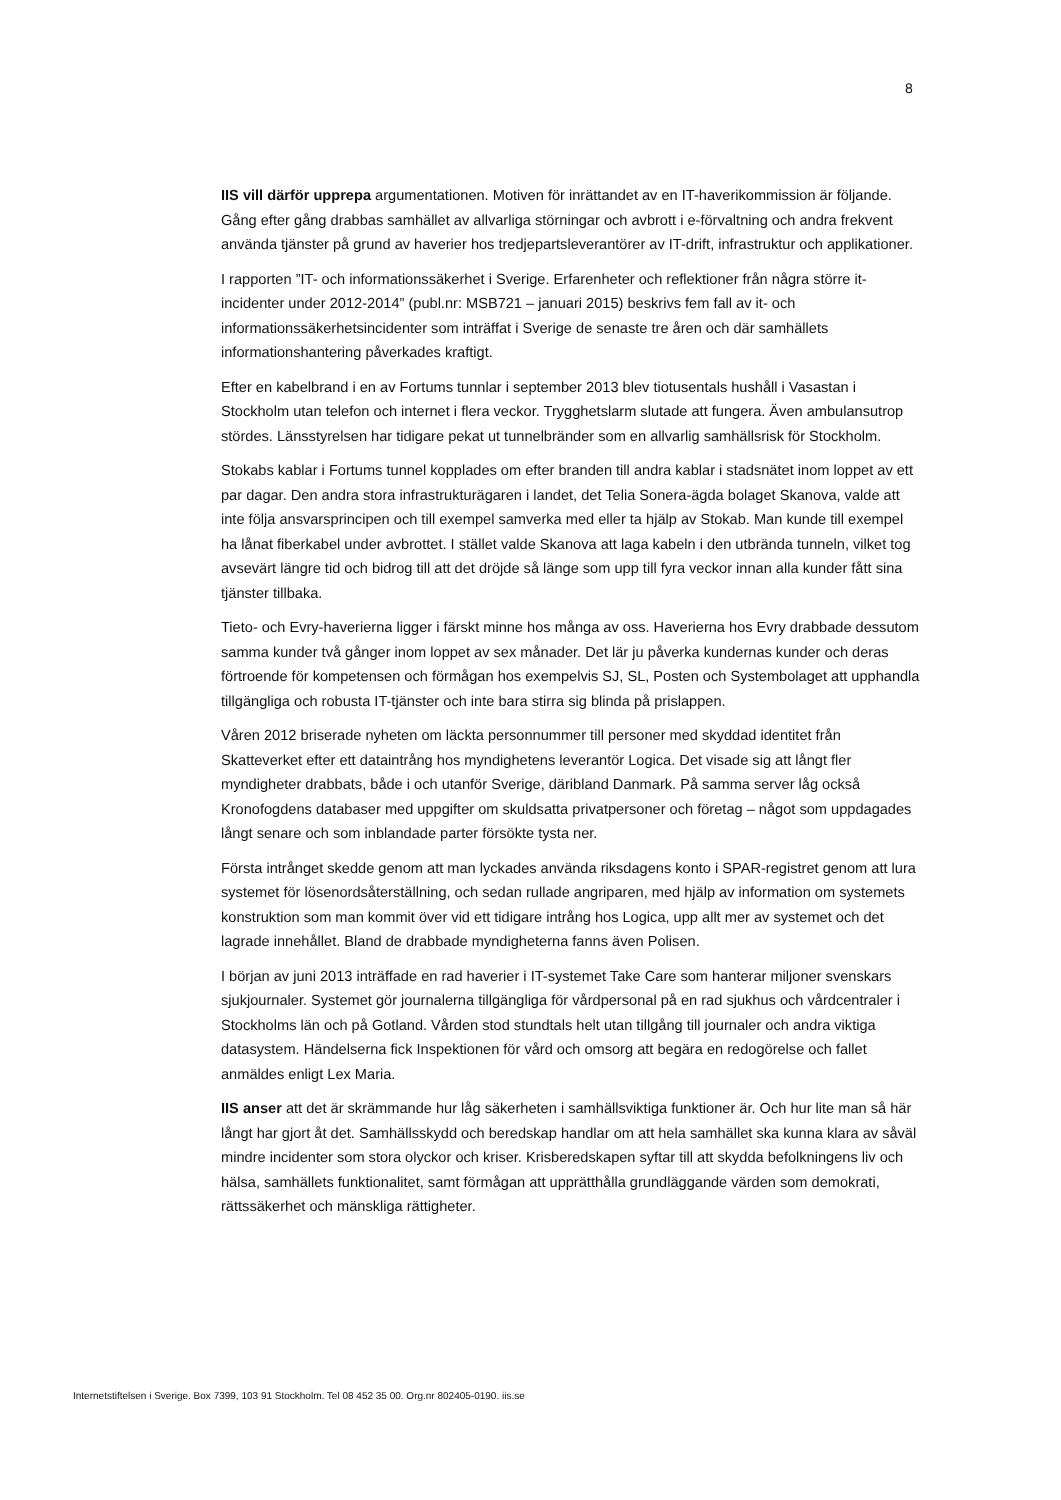8
IIS vill därför upprepa argumentationen. Motiven för inrättandet av en IT-haverikommission är följande. Gång efter gång drabbas samhället av allvarliga störningar och avbrott i e-förvaltning och andra frekvent använda tjänster på grund av haverier hos tredjepartsleverantörer av IT-drift, infrastruktur och applikationer.
I rapporten ”IT- och informationssäkerhet i Sverige. Erfarenheter och reflektioner från några större it-incidenter under 2012-2014” (publ.nr: MSB721 – januari 2015) beskrivs fem fall av it- och informationssäkerhetsincidenter som inträffat i Sverige de senaste tre åren och där samhällets informationshantering påverkades kraftigt.
Efter en kabelbrand i en av Fortums tunnlar i september 2013 blev tiotusentals hushåll i Vasastan i Stockholm utan telefon och internet i flera veckor. Trygghetslarm slutade att fungera. Även ambulansutrop stördes. Länsstyrelsen har tidigare pekat ut tunnelbränder som en allvarlig samhällsrisk för Stockholm.
Stokabs kablar i Fortums tunnel kopplades om efter branden till andra kablar i stadsnätet inom loppet av ett par dagar. Den andra stora infrastrukturägaren i landet, det Telia Sonera-ägda bolaget Skanova, valde att inte följa ansvarsprincipen och till exempel samverka med eller ta hjälp av Stokab. Man kunde till exempel ha lånat fiberkabel under avbrottet. I stället valde Skanova att laga kabeln i den utbrända tunneln, vilket tog avsevärt längre tid och bidrog till att det dröjde så länge som upp till fyra veckor innan alla kunder fått sina tjänster tillbaka.
Tieto- och Evry-haverierna ligger i färskt minne hos många av oss. Haverierna hos Evry drabbade dessutom samma kunder två gånger inom loppet av sex månader. Det lär ju påverka kundernas kunder och deras förtroende för kompetensen och förmågan hos exempelvis SJ, SL, Posten och Systembolaget att upphandla tillgängliga och robusta IT-tjänster och inte bara stirra sig blinda på prislappen.
Våren 2012 briserade nyheten om läckta personnummer till personer med skyddad identitet från Skatteverket efter ett dataintrång hos myndighetens leverantör Logica. Det visade sig att långt fler myndigheter drabbats, både i och utanför Sverige, däribland Danmark. På samma server låg också Kronofogdens databaser med uppgifter om skuldsatta privatpersoner och företag – något som uppdagades långt senare och som inblandade parter försökte tysta ner.
Första intrånget skedde genom att man lyckades använda riksdagens konto i SPAR-registret genom att lura systemet för lösenordsåterställning, och sedan rullade angriparen, med hjälp av information om systemets konstruktion som man kommit över vid ett tidigare intrång hos Logica, upp allt mer av systemet och det lagrade innehållet. Bland de drabbade myndigheterna fanns även Polisen.
I början av juni 2013 inträffade en rad haverier i IT-systemet Take Care som hanterar miljoner svenskars sjukjournaler. Systemet gör journalerna tillgängliga för vårdpersonal på en rad sjukhus och vårdcentraler i Stockholms län och på Gotland. Vården stod stundtals helt utan tillgång till journaler och andra viktiga datasystem. Händelserna fick Inspektionen för vård och omsorg att begära en redogörelse och fallet anmäldes enligt Lex Maria.
IIS anser att det är skrämmande hur låg säkerheten i samhällsviktiga funktioner är. Och hur lite man så här långt har gjort åt det. Samhällsskydd och beredskap handlar om att hela samhället ska kunna klara av såväl mindre incidenter som stora olyckor och kriser. Krisberedskapen syftar till att skydda befolkningens liv och hälsa, samhällets funktionalitet, samt förmågan att upprätthålla grundläggande värden som demokrati, rättssäkerhet och mänskliga rättigheter.
Internetstiftelsen i Sverige. Box 7399, 103 91 Stockholm. Tel 08 452 35 00. Org.nr 802405-0190. iis.se